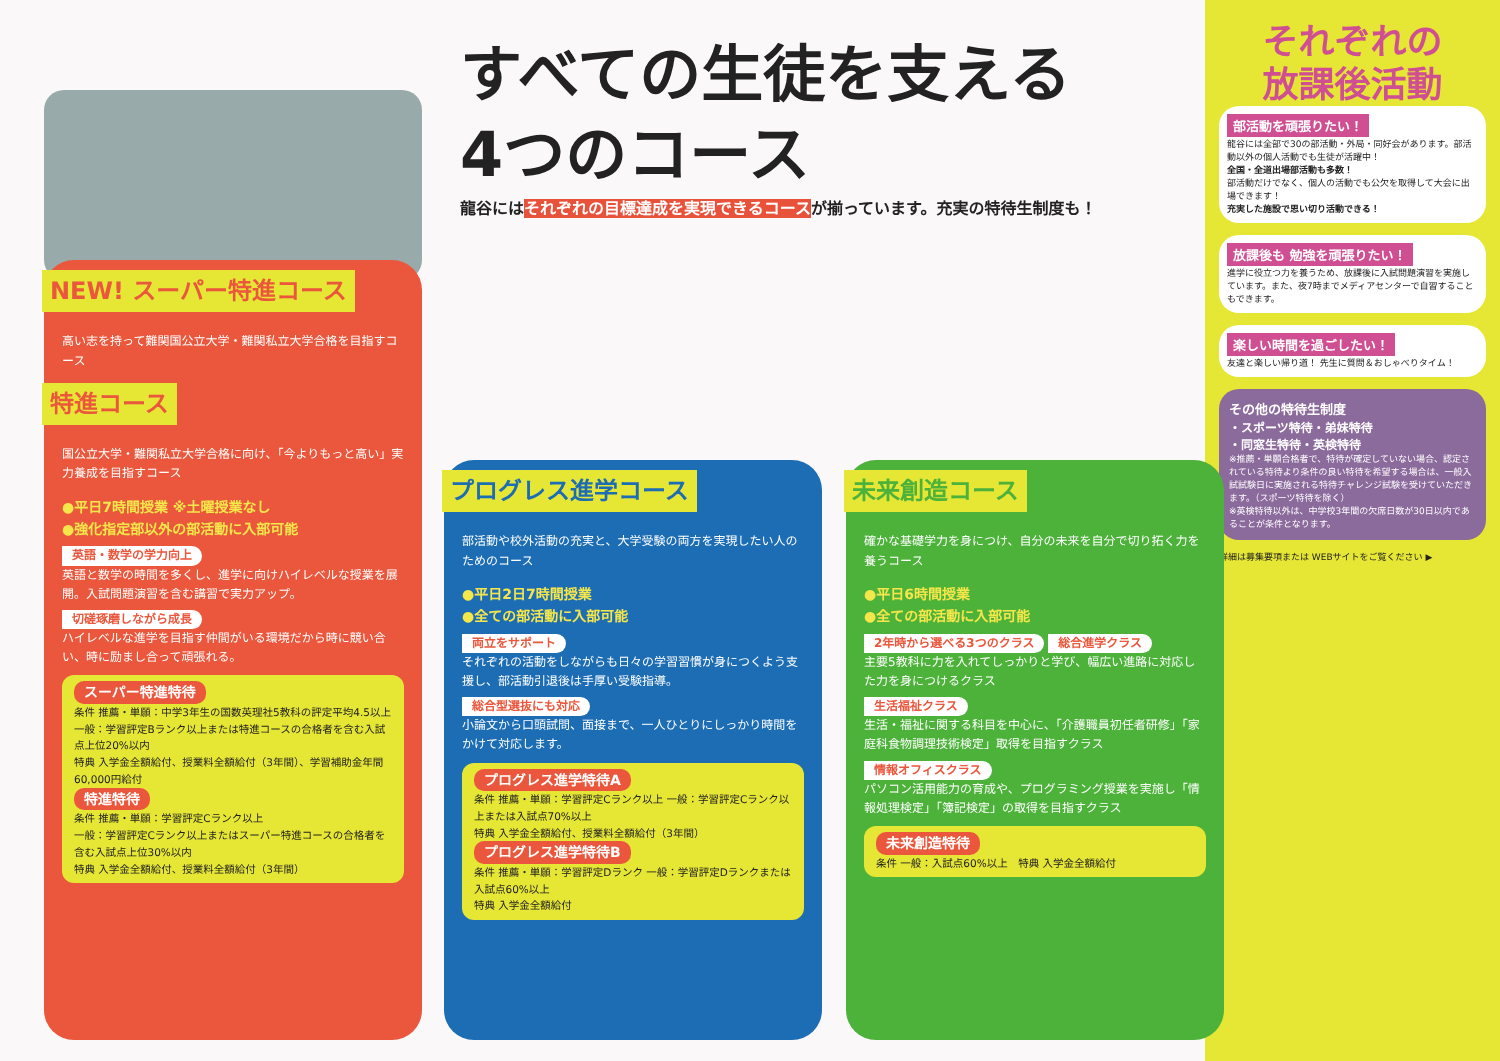すべての生徒を支える
4つのコース
龍谷にはそれぞれの目標達成を実現できるコースが揃っています。充実の特待生制度も！
NEW! スーパー特進コース
高い志を持って難関国公立大学・難関私立大学合格を目指すコース
特進コース
国公立大学・難関私立大学合格に向け、「今よりもっと高い」実力養成を目指すコース
●平日7時間授業 ※土曜授業なし
●強化指定部以外の部活動に入部可能
英語・数学の学力向上
英語と数学の時間を多くし、進学に向けハイレベルな授業を展開。入試問題演習を含む講習で実力アップ。
切磋琢磨しながら成長
ハイレベルな進学を目指す仲間がいる環境だから時に競い合い、時に励まし合って頑張れる。
スーパー特進特待
条件 推薦・単願：中学3年生の国数英理社5教科の評定平均4.5以上
一般：学習評定Bランク以上または特進コースの合格者を含む入試点上位20%以内
特典 入学金全額給付、授業料全額給付（3年間）、学習補助金年間60,000円給付
特進特待
条件 推薦・単願：学習評定Cランク以上
一般：学習評定Cランク以上またはスーパー特進コースの合格者を含む入試点上位30%以内
特典 入学金全額給付、授業料全額給付（3年間）
プログレス進学コース
部活動や校外活動の充実と、大学受験の両方を実現したい人のためのコース
●平日2日7時間授業
●全ての部活動に入部可能
両立をサポート
それぞれの活動をしながらも日々の学習習慣が身につくよう支援し、部活動引退後は手厚い受験指導。
総合型選抜にも対応
小論文から口頭試問、面接まで、一人ひとりにしっかり時間をかけて対応します。
プログレス進学特待A
条件 推薦・単願：学習評定Cランク以上 一般：学習評定Cランク以上または入試点70%以上
特典 入学金全額給付、授業料全額給付（3年間）
プログレス進学特待B
条件 推薦・単願：学習評定Dランク 一般：学習評定Dランクまたは入試点60%以上
特典 入学金全額給付
未来創造コース
確かな基礎学力を身につけ、自分の未来を自分で切り拓く力を養うコース
●平日6時間授業
●全ての部活動に入部可能
2年時から選べる3つのクラス 総合進学クラス
主要5教科に力を入れてしっかりと学び、幅広い進路に対応した力を身につけるクラス
生活福祉クラス
生活・福祉に関する科目を中心に、「介護職員初任者研修」「家庭科食物調理技術検定」取得を目指すクラス
情報オフィスクラス
パソコン活用能力の育成や、プログラミング授業を実施し「情報処理検定」「簿記検定」の取得を目指すクラス
未来創造特待
条件 一般：入試点60%以上　特典 入学金全額給付
それぞれの
放課後活動
部活動を頑張りたい！
龍谷には全部で30の部活動・外局・同好会があります。部活動以外の個人活動でも生徒が活躍中！
全国・全道出場部活動も多数！
部活動だけでなく、個人の活動でも公欠を取得して大会に出場できます！
充実した施設で思い切り活動できる！
放課後も 勉強を頑張りたい！
進学に役立つ力を養うため、放課後に入試問題演習を実施しています。また、夜7時までメディアセンターで自習することもできます。
楽しい時間を過ごしたい！
友達と楽しい帰り道！ 先生に質問＆おしゃべりタイム！
その他の特待生制度
・スポーツ特待・弟妹特待
・同窓生特待・英検特待
※推薦・単願合格者で、特待が確定していない場合、認定されている特待より条件の良い特待を希望する場合は、一般入試試験日に実施される特待チャレンジ試験を受けていただきます。（スポーツ特待を除く）
※英検特待以外は、中学校3年間の欠席日数が30日以内であることが条件となります。
詳細は募集要項または WEBサイトをご覧ください ▶